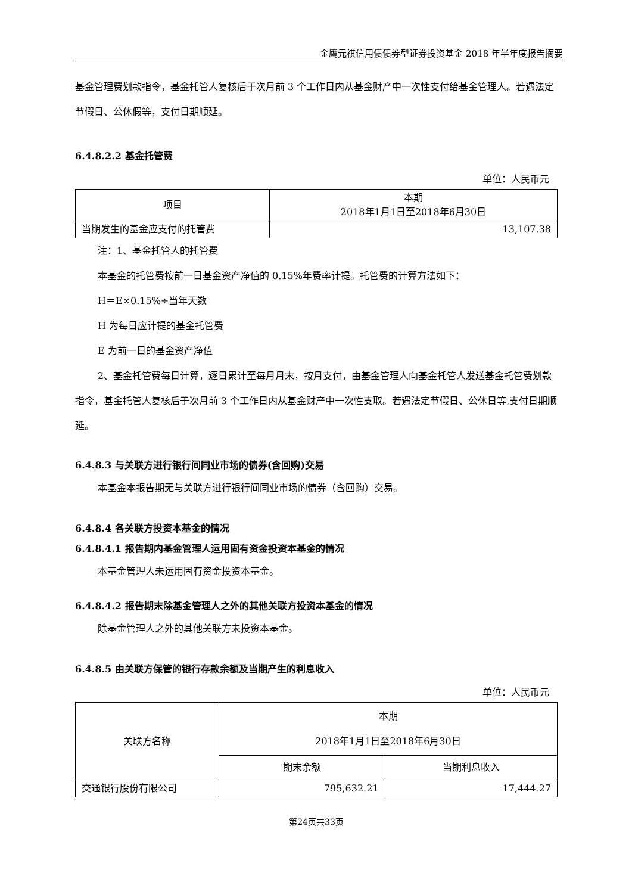金鹰元祺信用债债券型证券投资基金 2018 年半年度报告摘要
基金管理费划款指令，基金托管人复核后于次月前 3 个工作日内从基金财产中一次性支付给基金管理人。若遇法定节假日、公休假等，支付日期顺延。
6.4.8.2.2 基金托管费
单位：人民币元
| 项目 | 本期 2018年1月1日至2018年6月30日 |
| 当期发生的基金应支付的托管费 | 13,107.38 |
注：1、基金托管人的托管费
本基金的托管费按前一日基金资产净值的 0.15%年费率计提。托管费的计算方法如下：
H＝E×0.15%÷当年天数
H 为每日应计提的基金托管费
E 为前一日的基金资产净值
2、基金托管费每日计算，逐日累计至每月月末，按月支付，由基金管理人向基金托管人发送基金托管费划款指令，基金托管人复核后于次月前 3 个工作日内从基金财产中一次性支取。若遇法定节假日、公休日等,支付日期顺延。
6.4.8.3 与关联方进行银行间同业市场的债券(含回购)交易
本基金本报告期无与关联方进行银行间同业市场的债券（含回购）交易。
6.4.8.4 各关联方投资本基金的情况
6.4.8.4.1 报告期内基金管理人运用固有资金投资本基金的情况
本基金管理人未运用固有资金投资本基金。
6.4.8.4.2 报告期末除基金管理人之外的其他关联方投资本基金的情况
除基金管理人之外的其他关联方未投资本基金。
6.4.8.5 由关联方保管的银行存款余额及当期产生的利息收入
单位：人民币元
| 关联方名称 | 本期 2018年1月1日至2018年6月30日 | |
| | 期末余额 | 当期利息收入 |
| 交通银行股份有限公司 | 795,632.21 | 17,444.27 |
第24页共33页